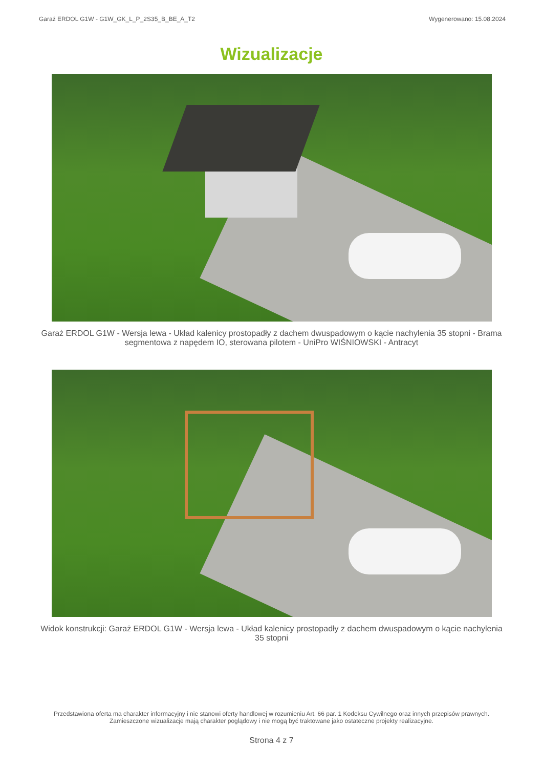Garaż ERDOL G1W - G1W_GK_L_P_2S35_B_BE_A_T2 Wygenerowano: 15.08.2024
Wizualizacje
Garaż ERDOL G1W - Wersja lewa - Układ kalenicy prostopadły z dachem dwuspadowym o kącie nachylenia 35 stopni - Brama segmentowa z napędem IO, sterowana pilotem - UniPro WIŚNIOWSKI - Antracyt
Widok konstrukcji: Garaż ERDOL G1W - Wersja lewa - Układ kalenicy prostopadły z dachem dwuspadowym o kącie nachylenia 35 stopni
Przedstawiona oferta ma charakter informacyjny i nie stanowi oferty handlowej w rozumieniu Art. 66 par. 1 Kodeksu Cywilnego oraz innych przepisów prawnych. Zamieszczone wizualizacje mają charakter poglądowy i nie mogą być traktowane jako ostateczne projekty realizacyjne.
Strona 4 z 7